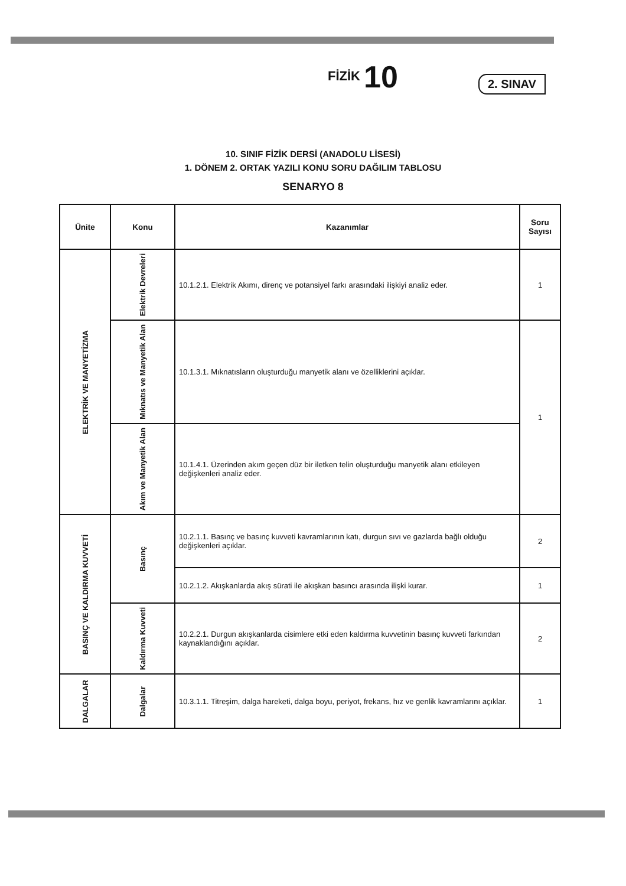FİZİK 10
2. SINAV
10. SINIF FİZİK DERSİ (ANADOLU LİSESİ)
1. DÖNEM 2. ORTAK YAZILI KONU SORU DAĞILIM TABLOSU
SENARYO 8
| Ünite | Konu | Kazanımlar | Soru Sayısı |
| --- | --- | --- | --- |
| ELEKTRİK VE MANYETİZMA | Elektrik Devreleri | 10.1.2.1. Elektrik Akımı, direnç ve potansiyel farkı arasındaki ilişkiyi analiz eder. | 1 |
| | Mıknatıs ve Manyetik Alan | 10.1.3.1. Mıknatısların oluşturduğu manyetik alanı ve özelliklerini açıklar. | 1 |
| | Akım ve Manyetik Alan | 10.1.4.1. Üzerinden akım geçen düz bir iletken telin oluşturduğu manyetik alanı etkileyen değişkenleri analiz eder. | |
| BASINÇ VE KALDIRMA KUVVETİ | Basınç | 10.2.1.1. Basınç ve basınç kuvveti kavramlarının katı, durgun sıvı ve gazlarda bağlı olduğu değişkenleri açıklar. | 2 |
| | | 10.2.1.2. Akışkanlarda akış sürati ile akışkan basıncı arasında ilişki kurar. | 1 |
| | Kaldırma Kuvveti | 10.2.2.1. Durgun akışkanlarda cisimlere etki eden kaldırma kuvvetinin basınç kuvveti farkından kaynaklandığını açıklar. | 2 |
| DALGALAR | Dalgalar | 10.3.1.1. Titreşim, dalga hareketi, dalga boyu, periyot, frekans, hız ve genlik kavramlarını açıklar. | 1 |